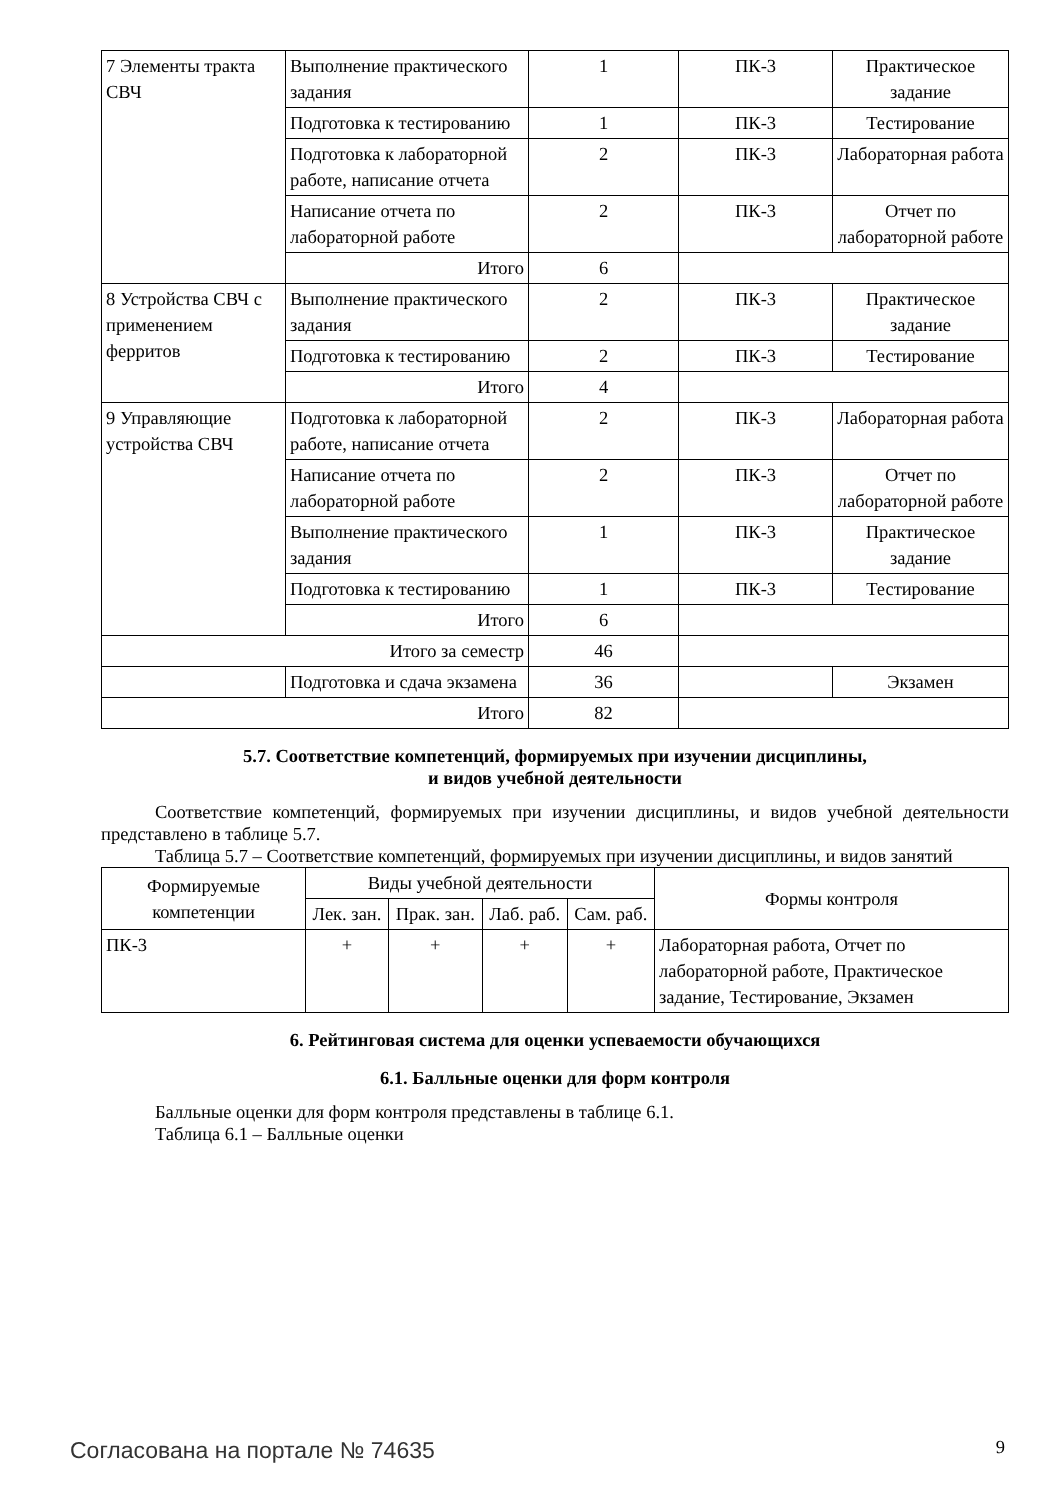| 7 Элементы тракта СВЧ | Выполнение практического задания | 1 | ПК-3 | Практическое задание |
| | Подготовка к тестированию | 1 | ПК-3 | Тестирование |
| | Подготовка к лабораторной работе, написание отчета | 2 | ПК-3 | Лабораторная работа |
| | Написание отчета по лабораторной работе | 2 | ПК-3 | Отчет по лабораторной работе |
| | Итого | 6 | | |
| 8 Устройства СВЧ с применением ферритов | Выполнение практического задания | 2 | ПК-3 | Практическое задание |
| | Подготовка к тестированию | 2 | ПК-3 | Тестирование |
| | Итого | 4 | | |
| 9 Управляющие устройства СВЧ | Подготовка к лабораторной работе, написание отчета | 2 | ПК-3 | Лабораторная работа |
| | Написание отчета по лабораторной работе | 2 | ПК-3 | Отчет по лабораторной работе |
| | Выполнение практического задания | 1 | ПК-3 | Практическое задание |
| | Подготовка к тестированию | 1 | ПК-3 | Тестирование |
| | Итого | 6 | | |
| Итого за семестр | | 46 | | |
| | Подготовка и сдача экзамена | 36 | | Экзамен |
| Итого | | 82 | | |
5.7. Соответствие компетенций, формируемых при изучении дисциплины,
и видов учебной деятельности
Соответствие компетенций, формируемых при изучении дисциплины, и видов учебной деятельности представлено в таблице 5.7.
Таблица 5.7 – Соответствие компетенций, формируемых при изучении дисциплины, и видов занятий
| Формируемые компетенции | Виды учебной деятельности | | | | Формы контроля |
| --- | --- | --- | --- | --- | --- |
| | Лек. зан. | Прак. зан. | Лаб. раб. | Сам. раб. | |
| ПК-3 | + | + | + | + | Лабораторная работа, Отчет по лабораторной работе, Практическое задание, Тестирование, Экзамен |
6. Рейтинговая система для оценки успеваемости обучающихся
6.1. Балльные оценки для форм контроля
Балльные оценки для форм контроля представлены в таблице 6.1.
Таблица 6.1 – Балльные оценки
Согласована на портале № 74635 9